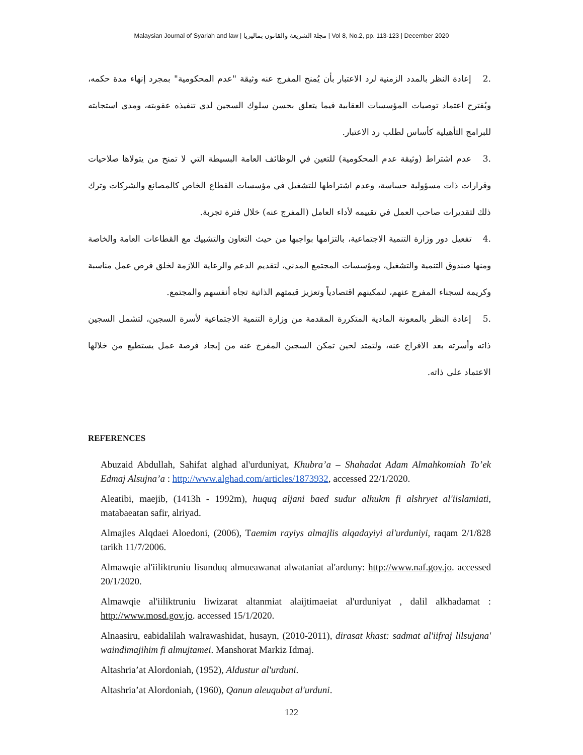Malaysian Journal of Syariah and law | مجلة الشريعة والقانون بماليزيا | Vol 8, No.2, pp. 113-123 | December 2020
.2 إعادة النظر بالمدد الزمنية لرد الاعتبار بأن يُمنح المفرج عنه وثيقة "عدم المحكومية" بمجرد إنهاء مدة حكمه، ويُقترح اعتماد توصيات المؤسسات العقابية فيما يتعلق بحسن سلوك السجين لدى تنفيذه عقوبته، ومدى استجابته للبرامج التأهيلية كأساس لطلب رد الاعتبار.
.3 عدم اشتراط (وثيقة عدم المحكومية) للتعين في الوظائف العامة البسيطة التي لا تمنح من يتولاها صلاحيات وقرارات ذات مسؤولية حساسة، وعدم اشتراطها للتشغيل في مؤسسات القطاع الخاص كالمصانع والشركات وترك ذلك لتقديرات صاحب العمل في تقييمه لأداء العامل (المفرج عنه) خلال فترة تجربة.
.4 تفعيل دور وزارة التنمية الاجتماعية، بالتزامها بواجبها من حيث التعاون والتشبيك مع القطاعات العامة والخاصة ومنها صندوق التنمية والتشغيل، ومؤسسات المجتمع المدني، لتقديم الدعم والرعاية اللازمة لخلق فرص عمل مناسبة وكريمة لسجناء المفرج عنهم، لتمكينهم اقتصادياً وتعزيز قيمتهم الذاتية تجاه أنفسهم والمجتمع.
.5 إعادة النظر بالمعونة المادية المتكررة المقدمة من وزارة التنمية الاجتماعية لأسرة السجين، لتشمل السجين ذاته وأسرته بعد الافراج عنه، ولتمتد لحين تمكن السجين المفرج عنه من إيجاد فرصة عمل يستطيع من خلالها الاعتماد على ذاته.
REFERENCES
Abuzaid Abdullah, Sahifat alghad al'urduniyat, Khubra’a – Shahadat Adam Almahkomiah To’ek Edmaj Alsujna’a : http://www.alghad.com/articles/1873932, accessed 22/1/2020.
Aleatibi, maejib, (1413h - 1992m), huquq aljani baed sudur alhukm fi alshryet al'iislamiati, matabaeatan safir, alriyad.
Almajles Alqdaei Aloedoni, (2006), Taemim rayiys almajlis alqadayiyi al'urduniyi, raqam 2/1/828 tarikh 11/7/2006.
Almawqie al'iiliktruniu lisunduq almueawanat alwataniat al'arduny: http://www.naf.gov.jo. accessed 20/1/2020.
Almawqie al'iiliktruniu liwizarat altanmiat alaijtimaeiat al'urduniyat , dalil alkhadamat : http://www.mosd.gov.jo. accessed 15/1/2020.
Alnaasiru, eabidalilah walrawashidat, husayn, (2010-2011), dirasat khast: sadmat al'iifraj lilsujana' waindimajihim fi almujtamei. Manshorat Markiz Idmaj.
Altashria’at Alordoniah, (1952), Aldustur al'urduni.
Altashria’at Alordoniah, (1960), Qanun aleuqubat al'urduni.
122